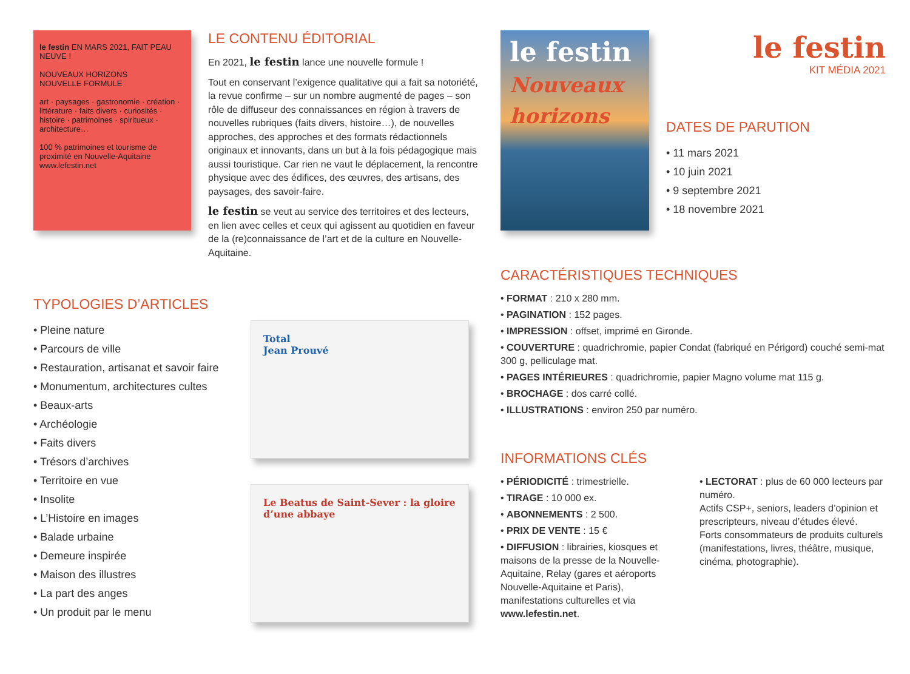le festin EN MARS 2021, FAIT PEAU NEUVE !
NOUVEAUX HORIZONS
NOUVELLE FORMULE
art · paysages · gastronomie · création · littérature · faits divers · curiosités · histoire · patrimoines · spiritueux · architecture…
100 % patrimoines et tourisme de proximité en Nouvelle-Aquitaine
www.lefestin.net
LE CONTENU ÉDITORIAL
En 2021, le festin lance une nouvelle formule !
Tout en conservant l’exigence qualitative qui a fait sa notoriété, la revue confirme – sur un nombre augmenté de pages – son rôle de diffuseur des connaissances en région à travers de nouvelles rubriques (faits divers, histoire…), de nouvelles approches, des approches et des formats rédactionnels originaux et innovants, dans un but à la fois pédagogique mais aussi touristique. Car rien ne vaut le déplacement, la rencontre physique avec des édifices, des œuvres, des artisans, des paysages, des savoir-faire.
le festin se veut au service des territoires et des lecteurs, en lien avec celles et ceux qui agissent au quotidien en faveur de la (re)connaissance de l’art et de la culture en Nouvelle-Aquitaine.
TYPOLOGIES D’ARTICLES
• Pleine nature
• Parcours de ville
• Restauration, artisanat et savoir faire
• Monumentum, architectures cultes
• Beaux-arts
• Archéologie
• Faits divers
• Trésors d’archives
• Territoire en vue
• Insolite
• L’Histoire en images
• Balade urbaine
• Demeure inspirée
• Maison des illustres
• La part des anges
• Un produit par le menu
Total
Jean Prouvé
Le Beatus de Saint-Sever : la gloire d’une abbaye
le festin
Nouveaux horizons
le festin
KIT MÉDIA 2021
DATES DE PARUTION
• 11 mars 2021
• 10 juin 2021
• 9 septembre 2021
• 18 novembre 2021
CARACTÉRISTIQUES TECHNIQUES
• FORMAT : 210 x 280 mm.
• PAGINATION : 152 pages.
• IMPRESSION : offset, imprimé en Gironde.
• COUVERTURE : quadrichromie, papier Condat (fabriqué en Périgord) couché semi-mat 300 g, pelliculage mat.
• PAGES INTÉRIEURES : quadrichromie, papier Magno volume mat 115 g.
• BROCHAGE : dos carré collé.
• ILLUSTRATIONS : environ 250 par numéro.
INFORMATIONS CLÉS
• PÉRIODICITÉ : trimestrielle.
• TIRAGE : 10 000 ex.
• ABONNEMENTS : 2 500.
• PRIX DE VENTE : 15 €
• DIFFUSION : librairies, kiosques et maisons de la presse de la Nouvelle-Aquitaine, Relay (gares et aéroports Nouvelle-Aquitaine et Paris), manifestations culturelles et via www.lefestin.net.
• LECTORAT : plus de 60 000 lecteurs par numéro.
Actifs CSP+, seniors, leaders d’opinion et prescripteurs, niveau d’études élevé.
Forts consommateurs de produits culturels (manifestations, livres, théâtre, musique, cinéma, photographie).